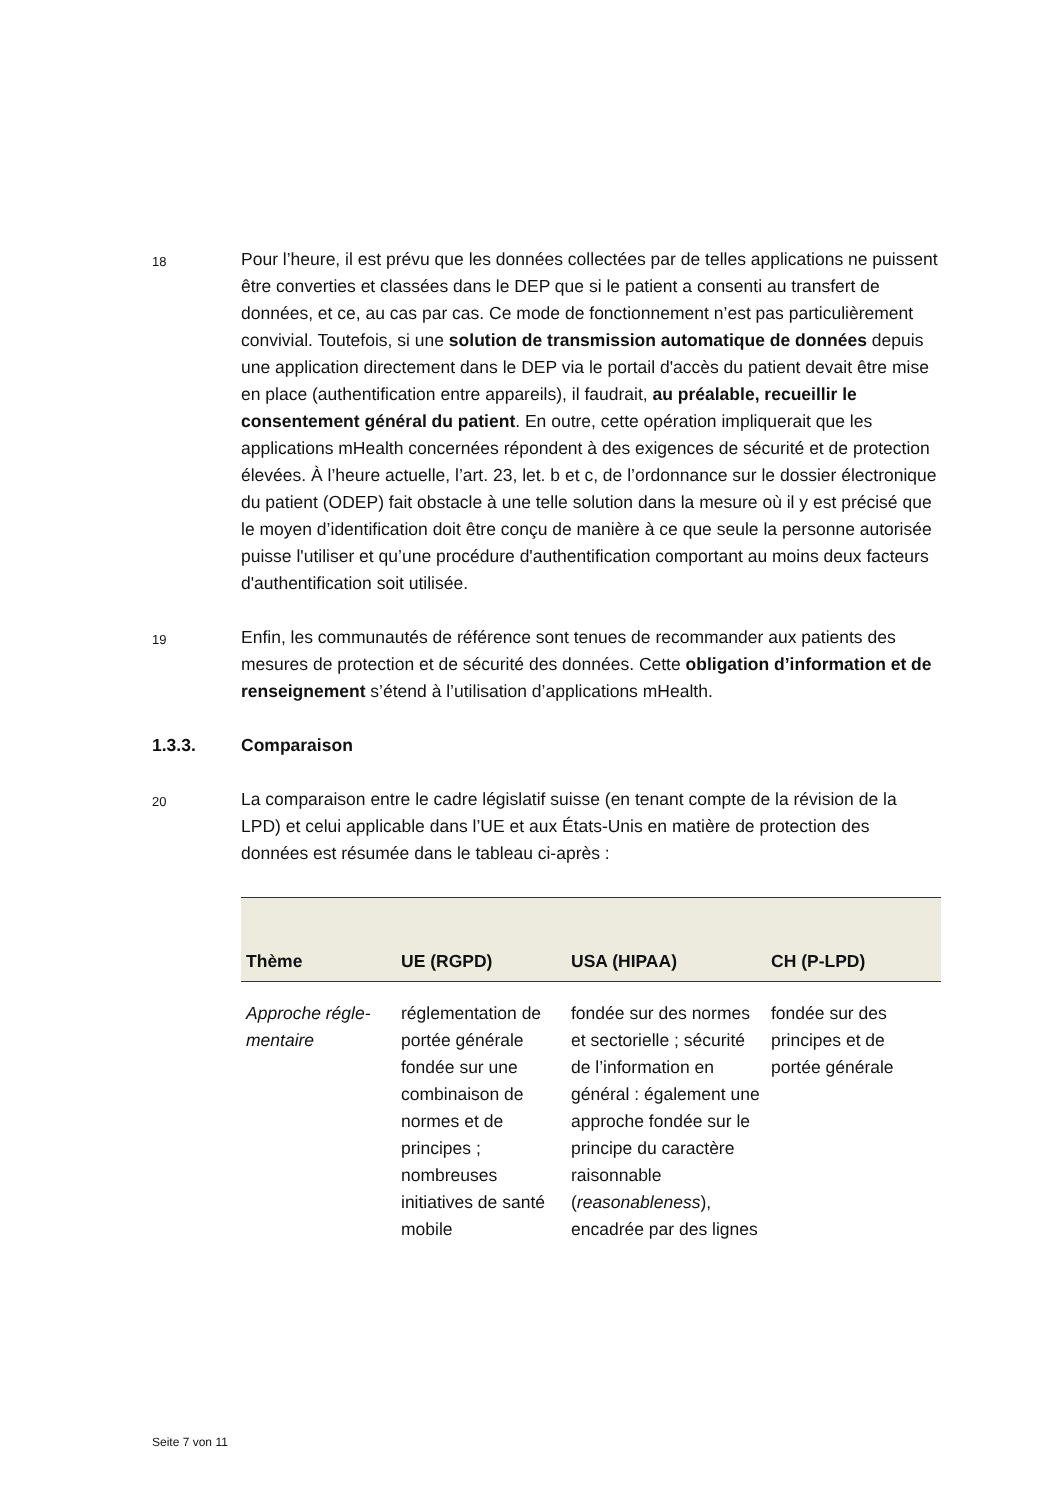18
Pour l’heure, il est prévu que les données collectées par de telles applications ne puissent être converties et classées dans le DEP que si le patient a consenti au transfert de données, et ce, au cas par cas. Ce mode de fonctionnement n’est pas particulièrement convivial. Toutefois, si une solution de transmission automatique de données depuis une application directement dans le DEP via le portail d'accès du patient devait être mise en place (authentification entre appareils), il faudrait, au préalable, recueillir le consentement général du patient. En outre, cette opération impliquerait que les applications mHealth concernées répondent à des exigences de sécurité et de protection élevées. À l’heure actuelle, l’art. 23, let. b et c, de l’ordonnance sur le dossier électronique du patient (ODEP) fait obstacle à une telle solution dans la mesure où il y est précisé que le moyen d’identification doit être conçu de manière à ce que seule la personne autorisée puisse l'utiliser et qu’une procédure d'authentification comportant au moins deux facteurs d'authentification soit utilisée.
19
Enfin, les communautés de référence sont tenues de recommander aux patients des mesures de protection et de sécurité des données. Cette obligation d’information et de renseignement s’étend à l’utilisation d’applications mHealth.
1.3.3. Comparaison
20
La comparaison entre le cadre législatif suisse (en tenant compte de la révision de la LPD) et celui applicable dans l’UE et aux États-Unis en matière de protection des données est résumée dans le tableau ci-après :
| Thème | UE (RGPD) | USA (HIPAA) | CH (P-LPD) |
| --- | --- | --- | --- |
| Approche régle-mentaire | réglementation de portée générale fondée sur une combinaison de normes et de principes ; nombreuses initiatives de santé mobile | fondée sur des normes et sectorielle ; sécurité de l’information en général : également une approche fondée sur le principe du caractère raisonnable ( reasonableness ), encadrée par des lignes | fondée sur des principes et de portée générale |
Seite 7 von 11